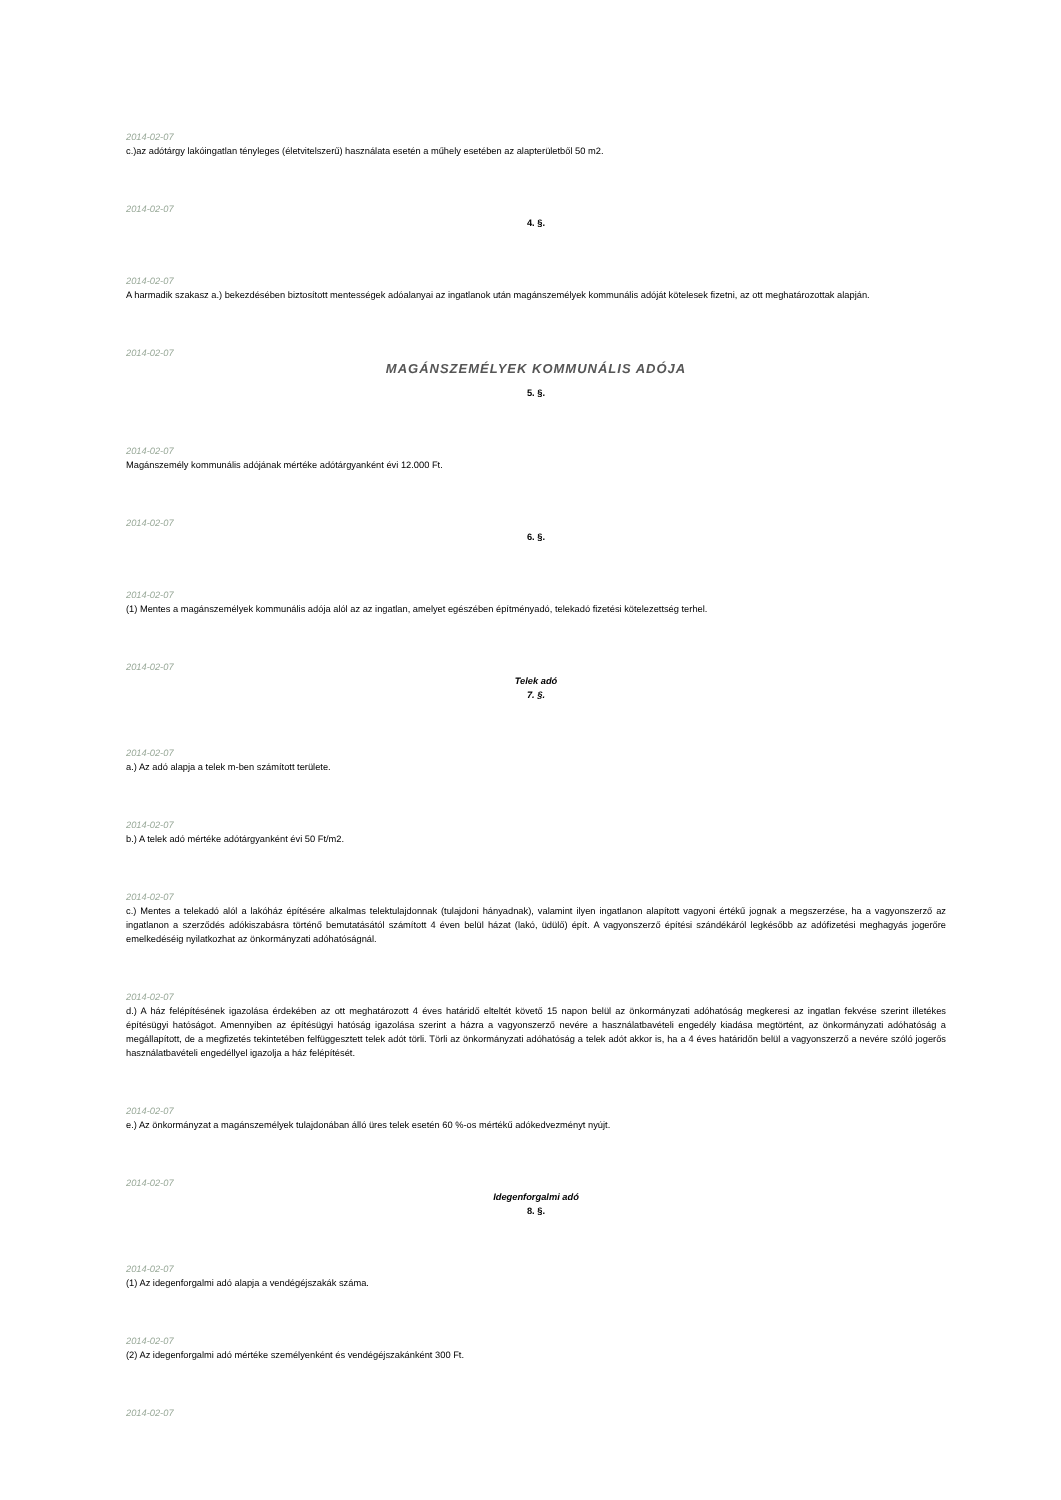2014-02-07
c.)az adótárgy lakóingatlan tényleges (életvitelszerű) használata esetén a műhely esetében az alapterületből 50 m2.
2014-02-07
4. §.
2014-02-07
A harmadik szakasz a.) bekezdésében biztosított mentességek adóalanyai az ingatlanok után magánszemélyek kommunális adóját kötelesek fizetni, az ott meghatározottak alapján.
2014-02-07
MAGÁNSZEMÉLYEK KOMMUNÁLIS ADÓJA
5. §.
2014-02-07
Magánszemély kommunális adójának mértéke adótárgyanként évi 12.000 Ft.
2014-02-07
6. §.
2014-02-07
(1) Mentes a magánszemélyek kommunális adója alól az az ingatlan, amelyet egészében építményadó, telekadó fizetési kötelezettség terhel.
2014-02-07
Telek adó
7. §.
2014-02-07
a.) Az adó alapja a telek m-ben számított területe.
2014-02-07
b.) A telek adó mértéke adótárgyanként évi 50 Ft/m2.
2014-02-07
c.) Mentes a telekadó alól a lakóház építésére alkalmas telektulajdonnak (tulajdoni hányadnak), valamint ilyen ingatlanon alapított vagyoni értékű jognak a megszerzése, ha a vagyonszerző az ingatlanon a szerződés adókiszabásra történő bemutatásától számított 4 éven belül házat (lakó, üdülő) épít. A vagyonszerző építési szándékáról legkésőbb az adófizetési meghagyás jogerőre emelkedéséig nyilatkozhat az önkormányzati adóhatóságnál.
2014-02-07
d.) A ház felépítésének igazolása érdekében az ott meghatározott 4 éves határidő elteltét követő 15 napon belül az önkormányzati adóhatóság megkeresi az ingatlan fekvése szerint illetékes építésügyi hatóságot. Amennyiben az építésügyi hatóság igazolása szerint a házra a vagyonszerző nevére a használatbavételi engedély kiadása megtörtént, az önkormányzati adóhatóság a megállapított, de a megfizetés tekintetében felfüggesztett telek adót törli. Törli az önkormányzati adóhatóság a telek adót akkor is, ha a 4 éves határidőn belül a vagyonszerző a nevére szóló jogerős használatbavételi engedéllyel igazolja a ház felépítését.
2014-02-07
e.) Az önkormányzat a magánszemélyek tulajdonában álló üres telek esetén 60 %-os mértékű adókedvezményt nyújt.
2014-02-07
Idegenforgalmi adó
8. §.
2014-02-07
(1) Az idegenforgalmi adó alapja a vendégéjszakák száma.
2014-02-07
(2) Az idegenforgalmi adó mértéke személyenként és vendégéjszakánként 300 Ft.
2014-02-07